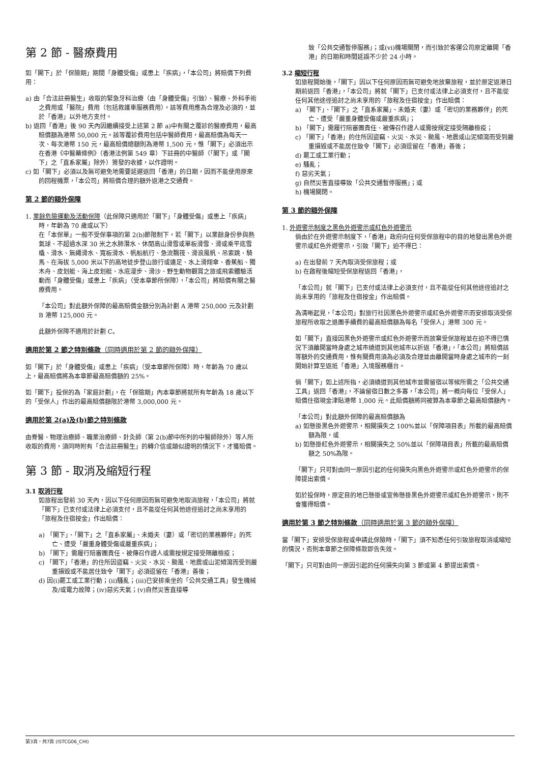第 2 節 - 醫療費用
如「閣下」於「保險期」期間「身體受傷」或患上「疾病」，「本公司」將賠償下列費用：
a) 由「合法註冊醫生」收取的緊急牙科治療（由「身體受傷」引致）、醫療、外科手術之費用或「醫院」費用（包括救護車服務費用），該等費用應為合理及必須的，並於「香港」以外地方支付。
b) 返回「香港」後 90 天內因繼續接受上述第 2 節 a)中有關之覆診的醫療費用，最高賠償額為港幣 50,000 元。該等覆診費用包括中醫師費用，最高賠償為每天一次、每次港幣 150 元，最高賠償總額則為港幣 1,500 元，惟「閣下」必須出示在香港《中醫藥條例》（香港法例第 549 章）下註冊的中醫師（「閣下」或「閣下」之「直系家屬」除外）簽發的收據，以作證明。
c) 如「閣下」必須以及無可避免地需要延遲返回「香港」的日期，因而不能使用原來的回程機票，「本公司」將賠償合理的額外返港之交通費。
第 2 節的額外保障
1. 業餘危險運動及活動保障（此保障只適用於「閣下」「身體受傷」或患上「疾病」時，年齡為 70 歲或以下）
在「本保單」一般不受保事項的第 2(b)節限制下，若「閣下」以業餘身份參與熱氣球、不超過水深 30 米之水肺潛水、休閒高山滑雪或單板滑雪、滑或乘平底雪橇、滑水、無繩滑水、寬板滑水、帆船航行、急流飄筏、滑浪風帆、吊索跳、騎馬、在海拔 5,000 米以下的高地徒步登山旅行或遠足、水上滑翔傘、香蕉船、獨木舟、皮划艇、海上皮划艇、水底漫步、滑沙、野生動物觀賞之旅或飛索體驗活動而「身體受傷」或患上「疾病」（受本章節所保障），「本公司」將賠償有關之醫療費用。
「本公司」對此額外保障的最高賠償金額分別為計劃 A 港幣 250,000 元及計劃 B 港幣 125,000 元。
此額外保障不適用於計劃 C。
適用於第 2 節之特別條款（同時適用於第 2 節的額外保障）
如「閣下」於「身體受傷」或患上「疾病」（受本章節所保障）時，年齡為 70 歲以上，最高賠償將為本章節最高賠償額的 25%。
如「閣下」投保的為「家庭計劃」，在「保險期」內本章節將就所有年齡為 18 歲以下的「受保人」作出的最高賠償額限於港幣 3,000,000 元。
適用於第 2(a)及(b)節之特別條款
由脊醫、物理治療師、職業治療師、針灸師（第 2(b)節中所列的中醫師除外）等人所收取的費用，須同時附有「合法註冊醫生」的轉介信或類似證明的情況下，才獲賠償。
第 3 節 - 取消及縮短行程
3.1 取消行程
如旅程出發前 30 天內，因以下任何原因而無可避免地取消旅程，「本公司」將就「閣下」已支付或法律上必須支付，且不能從任何其他途徑追討之尚未享用的「旅程及住宿按金」作出賠償：
a) 「閣下」、「閣下」之「直系家屬」、未婚夫（妻）或「密切的業務夥伴」的死亡、遭受「嚴重身體受傷或嚴重疾病」；
b) 「閣下」需履行陪審團責任、被傳召作證人或需按規定接受隔離檢疫；
c) 「閣下」「香港」的住所因盜竊、火災、水災、颱風、地震或山泥傾瀉而受到嚴重損毀或不能居住致令「閣下」必須逗留在「香港」善後；
d) 因(i)罷工或工業行動；(ii)騷亂；(iii)已安排乘坐的「公共交通工具」發生機械及/或電力故障；(iv)惡劣天氣；(v)自然災害直接導
致「公共交通暫停服務」；或(vi)機場關閉，而引致於客運公司原定離開「香港」的日期和時間延誤不少於 24 小時。
3.2 縮短行程
如旅程開始後，「閣下」因以下任何原因而無可避免地放棄旅程，並於原定返港日期前返回「香港」，「本公司」將就「閣下」已支付或法律上必須支付，且不能從任何其他途徑追討之尚未享用的「旅程及住宿按金」作出賠償：
a) 「閣下」、「閣下」之「直系家屬」、未婚夫（妻）或「密切的業務夥伴」的死亡、遭受「嚴重身體受傷或嚴重疾病」；
b) 「閣下」需履行陪審團責任、被傳召作證人或需按規定接受隔離檢疫；
c) 「閣下」「香港」的住所因盜竊、火災、水災、颱風、地震或山泥傾瀉而受到嚴重損毀或不能居住致令「閣下」必須逗留在「香港」善後；
d) 罷工或工業行動；
e) 騷亂；
f) 惡劣天氣；
g) 自然災害直接導致「公共交通暫停服務」；或
h) 機場關閉。
第 3 節的額外保障
1. 外遊警示制度之黑色外遊警示或紅色外遊警示
倘由於在外遊警示制度下，「香港」政府向任何受保旅程中的目的地發出黑色外遊警示或紅色外遊警示，引致「閣下」迫不得已：
a) 在出發前 7 天內取消受保旅程；或
b) 在啟程後縮短受保旅程返回「香港」，
「本公司」就「閣下」已支付或法律上必須支付，且不能從任何其他途徑追討之尚未享用的「旅程及住宿按金」作出賠償。
為清晰起見，「本公司」對旅行社因黑色外遊警示或紅色外遊警示而安排取消受保旅程所收取之退團手續費的最高賠償額為每名「受保人」港幣 300 元。
如「閣下」直接因黑色外遊警示或紅色外遊警示而放棄受保旅程並在迫不得已情況下須離開當時身處之城市繞道到其他城市以折返「香港」，「本公司」將賠償該等額外的交通費用，惟有關費用須為必須及合理並由離開當時身處之城市的一刻開始計算至返抵「香港」入境服務櫃台。
倘「閣下」如上述所指，必須繞道到其他城市並需留宿以等候所需之「公共交通工具」返回「香港」，不論留宿日數之多寡，「本公司」將一概向每位「受保人」賠償住宿現金津貼港幣 1,000 元。此賠償額將同被算為本章節之最高賠償額內。
「本公司」對此額外保障的最高賠償額為
a) 如懸掛黑色外遊警示，相關損失之 100%並以「保障項目表」所載的最高賠償額為限，或
b) 如懸掛紅色外遊警示，相關損失之 50%並以「保障項目表」所載的最高賠償額之 50%為限。
「閣下」只可對由同一原因引起的任何損失向黑色外遊警示或紅色外遊警示的保障提出索償。
如於投保時，原定目的地已懸掛或宣佈懸掛黑色外遊警示或紅色外遊警示，則不會獲得賠償。
適用於第 3 節之特別條款（同時適用於第 3 節的額外保障）
當「閣下」安排受保旅程或申請此保險時，「閣下」須不知悉任何引致旅程取消或縮短的情況，否則本章節之保障條款即告失效。
「閣下」只可對由同一原因引起的任何損失向第 3 節或第 4 節提出索償。
第3頁，共7頁 (ISTCG06_CHI)